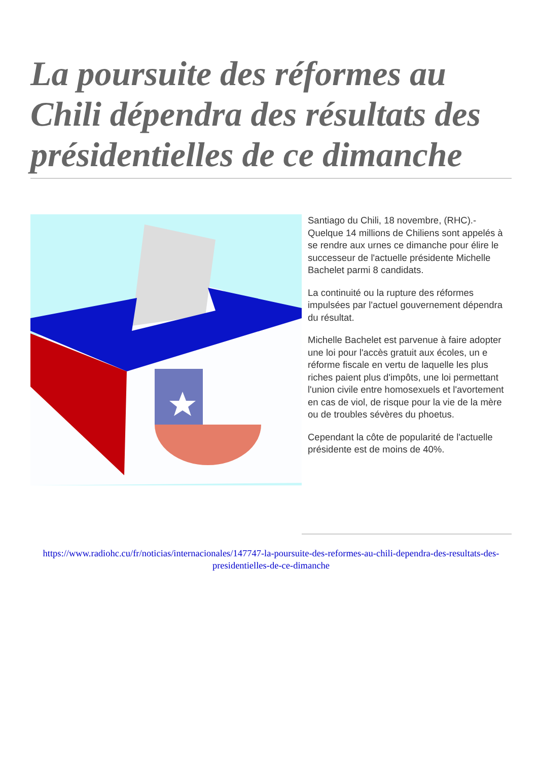La poursuite des réformes au Chili dépendra des résultats des présidentielles de ce dimanche
Santiago du Chili, 18 novembre, (RHC).- Quelque 14 millions de Chiliens sont appelés à se rendre aux urnes ce dimanche pour élire le successeur de l'actuelle présidente Michelle Bachelet parmi 8 candidats.
La continuité ou la rupture des réformes impulsées par l'actuel gouvernement dépendra du résultat.
Michelle Bachelet est parvenue à faire adopter une loi pour l'accès gratuit aux écoles, un e réforme fiscale en vertu de laquelle les plus riches paient plus d'impôts, une loi permettant l'union civile entre homosexuels et l'avortement en cas de viol, de risque pour la vie de la mère ou de troubles sévères du phoetus.
Cependant la côte de popularité de l'actuelle présidente est de moins de 40%.
https://www.radiohc.cu/fr/noticias/internacionales/147747-la-poursuite-des-reformes-au-chili-dependra-des-resultats-des-presidentielles-de-ce-dimanche